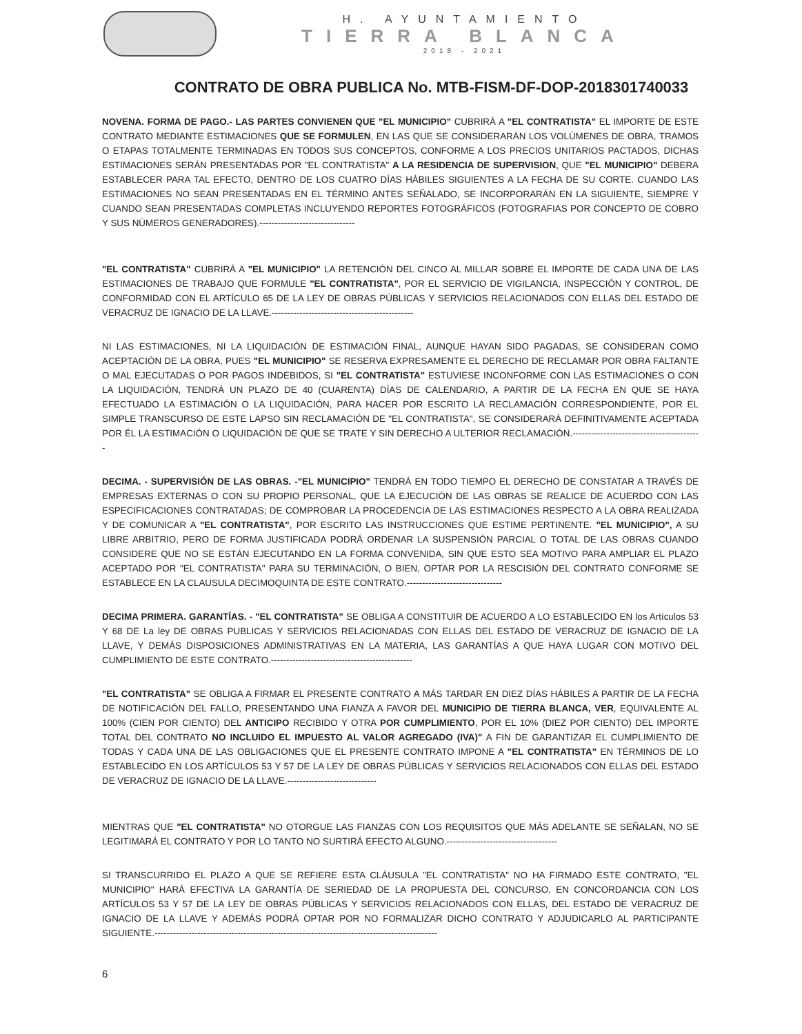H. AYUNTAMIENTO
TIERRA BLANCA
2018 - 2021
CONTRATO DE OBRA PUBLICA No. MTB-FISM-DF-DOP-2018301740033
NOVENA. FORMA DE PAGO.- LAS PARTES CONVIENEN QUE "EL MUNICIPIO" CUBRIRÁ A "EL CONTRATISTA" EL IMPORTE DE ESTE CONTRATO MEDIANTE ESTIMACIONES QUE SE FORMULEN, EN LAS QUE SE CONSIDERARÁN LOS VOLÚMENES DE OBRA, TRAMOS O ETAPAS TOTALMENTE TERMINADAS EN TODOS SUS CONCEPTOS, CONFORME A LOS PRECIOS UNITARIOS PACTADOS, DICHAS ESTIMACIONES SERÁN PRESENTADAS POR "EL CONTRATISTA" A LA RESIDENCIA DE SUPERVISION, QUE "EL MUNICIPIO" DEBERA ESTABLECER PARA TAL EFECTO, DENTRO DE LOS CUATRO DÍAS HÁBILES SIGUIENTES A LA FECHA DE SU CORTE. CUANDO LAS ESTIMACIONES NO SEAN PRESENTADAS EN EL TÉRMINO ANTES SEÑALADO, SE INCORPORARÁN EN LA SIGUIENTE, SIEMPRE Y CUANDO SEAN PRESENTADAS COMPLETAS INCLUYENDO REPORTES FOTOGRÁFICOS (FOTOGRAFIAS POR CONCEPTO DE COBRO Y SUS NÚMEROS GENERADORES).-------------------------------
"EL CONTRATISTA" CUBRIRÁ A "EL MUNICIPIO" LA RETENCIÓN DEL CINCO AL MILLAR SOBRE EL IMPORTE DE CADA UNA DE LAS ESTIMACIONES DE TRABAJO QUE FORMULE "EL CONTRATISTA", POR EL SERVICIO DE VIGILANCIA, INSPECCIÓN Y CONTROL, DE CONFORMIDAD CON EL ARTÍCULO 65 DE LA LEY DE OBRAS PÚBLICAS Y SERVICIOS RELACIONADOS CON ELLAS DEL ESTADO DE VERACRUZ DE IGNACIO DE LA LLAVE.----------------------------------------------
NI LAS ESTIMACIONES, NI LA LIQUIDACIÓN DE ESTIMACIÓN FINAL, AUNQUE HAYAN SIDO PAGADAS, SE CONSIDERAN COMO ACEPTACIÓN DE LA OBRA, PUES "EL MUNICIPIO" SE RESERVA EXPRESAMENTE EL DERECHO DE RECLAMAR POR OBRA FALTANTE O MAL EJECUTADAS O POR PAGOS INDEBIDOS, SI "EL CONTRATISTA" ESTUVIESE INCONFORME CON LAS ESTIMACIONES O CON LA LIQUIDACIÓN, TENDRÁ UN PLAZO DE 40 (CUARENTA) DÍAS DE CALENDARIO, A PARTIR DE LA FECHA EN QUE SE HAYA EFECTUADO LA ESTIMACIÓN O LA LIQUIDACIÓN, PARA HACER POR ESCRITO LA RECLAMACIÓN CORRESPONDIENTE, POR EL SIMPLE TRANSCURSO DE ESTE LAPSO SIN RECLAMACIÓN DE "EL CONTRATISTA", SE CONSIDERARÁ DEFINITIVAMENTE ACEPTADA POR ÉL LA ESTIMACIÓN O LIQUIDACIÓN DE QUE SE TRATE Y SIN DERECHO A ULTERIOR RECLAMACIÓN.------------------------------------------
DECIMA. - SUPERVISIÓN DE LAS OBRAS. -"EL MUNICIPIO" TENDRÁ EN TODO TIEMPO EL DERECHO DE CONSTATAR A TRAVÉS DE EMPRESAS EXTERNAS O CON SU PROPIO PERSONAL, QUE LA EJECUCIÓN DE LAS OBRAS SE REALICE DE ACUERDO CON LAS ESPECIFICACIONES CONTRATADAS; DE COMPROBAR LA PROCEDENCIA DE LAS ESTIMACIONES RESPECTO A LA OBRA REALIZADA Y DE COMUNICAR A "EL CONTRATISTA", POR ESCRITO LAS INSTRUCCIONES QUE ESTIME PERTINENTE. "EL MUNICIPIO", A SU LIBRE ARBITRIO, PERO DE FORMA JUSTIFICADA PODRÁ ORDENAR LA SUSPENSIÓN PARCIAL O TOTAL DE LAS OBRAS CUANDO CONSIDERE QUE NO SE ESTÁN EJECUTANDO EN LA FORMA CONVENIDA, SIN QUE ESTO SEA MOTIVO PARA AMPLIAR EL PLAZO ACEPTADO POR "EL CONTRATISTA" PARA SU TERMINACIÓN, O BIEN, OPTAR POR LA RESCISIÓN DEL CONTRATO CONFORME SE ESTABLECE EN LA CLAUSULA DECIMOQUINTA DE ESTE CONTRATO.-------------------------------
DECIMA PRIMERA. GARANTÍAS. - "EL CONTRATISTA" SE OBLIGA A CONSTITUIR DE ACUERDO A LO ESTABLECIDO EN los Artículos 53 Y 68 DE La ley DE OBRAS PUBLICAS Y SERVICIOS RELACIONADAS CON ELLAS DEL ESTADO DE VERACRUZ DE IGNACIO DE LA LLAVE, Y DEMÁS DISPOSICIONES ADMINISTRATIVAS EN LA MATERIA, LAS GARANTÍAS A QUE HAYA LUGAR CON MOTIVO DEL CUMPLIMIENTO DE ESTE CONTRATO.----------------------------------------------
"EL CONTRATISTA" SE OBLIGA A FIRMAR EL PRESENTE CONTRATO A MÁS TARDAR EN DIEZ DÍAS HÁBILES A PARTIR DE LA FECHA DE NOTIFICACIÓN DEL FALLO, PRESENTANDO UNA FIANZA A FAVOR DEL MUNICIPIO DE TIERRA BLANCA, VER, EQUIVALENTE AL 100% (CIEN POR CIENTO) DEL ANTICIPO RECIBIDO Y OTRA POR CUMPLIMIENTO, POR EL 10% (DIEZ POR CIENTO) DEL IMPORTE TOTAL DEL CONTRATO NO INCLUIDO EL IMPUESTO AL VALOR AGREGADO (IVA)" A FIN DE GARANTIZAR EL CUMPLIMIENTO DE TODAS Y CADA UNA DE LAS OBLIGACIONES QUE EL PRESENTE CONTRATO IMPONE A "EL CONTRATISTA" EN TÉRMINOS DE LO ESTABLECIDO EN LOS ARTÍCULOS 53 Y 57 DE LA LEY DE OBRAS PÚBLICAS Y SERVICIOS RELACIONADOS CON ELLAS DEL ESTADO DE VERACRUZ DE IGNACIO DE LA LLAVE.-----------------------------
MIENTRAS QUE "EL CONTRATISTA" NO OTORGUE LAS FIANZAS CON LOS REQUISITOS QUE MÁS ADELANTE SE SEÑALAN, NO SE LEGITIMARÁ EL CONTRATO Y POR LO TANTO NO SURTIRÁ EFECTO ALGUNO.------------------------------------
SI TRANSCURRIDO EL PLAZO A QUE SE REFIERE ESTA CLÁUSULA "EL CONTRATISTA" NO HA FIRMADO ESTE CONTRATO, "EL MUNICIPIO" HARÁ EFECTIVA LA GARANTÍA DE SERIEDAD DE LA PROPUESTA DEL CONCURSO, EN CONCORDANCIA CON LOS ARTÍCULOS 53 Y 57 DE LA LEY DE OBRAS PÚBLICAS Y SERVICIOS RELACIONADOS CON ELLAS, DEL ESTADO DE VERACRUZ DE IGNACIO DE LA LLAVE Y ADEMÁS PODRÁ OPTAR POR NO FORMALIZAR DICHO CONTRATO Y ADJUDICARLO AL PARTICIPANTE SIGUIENTE.--------------------------------------------------------------------------------------------
6